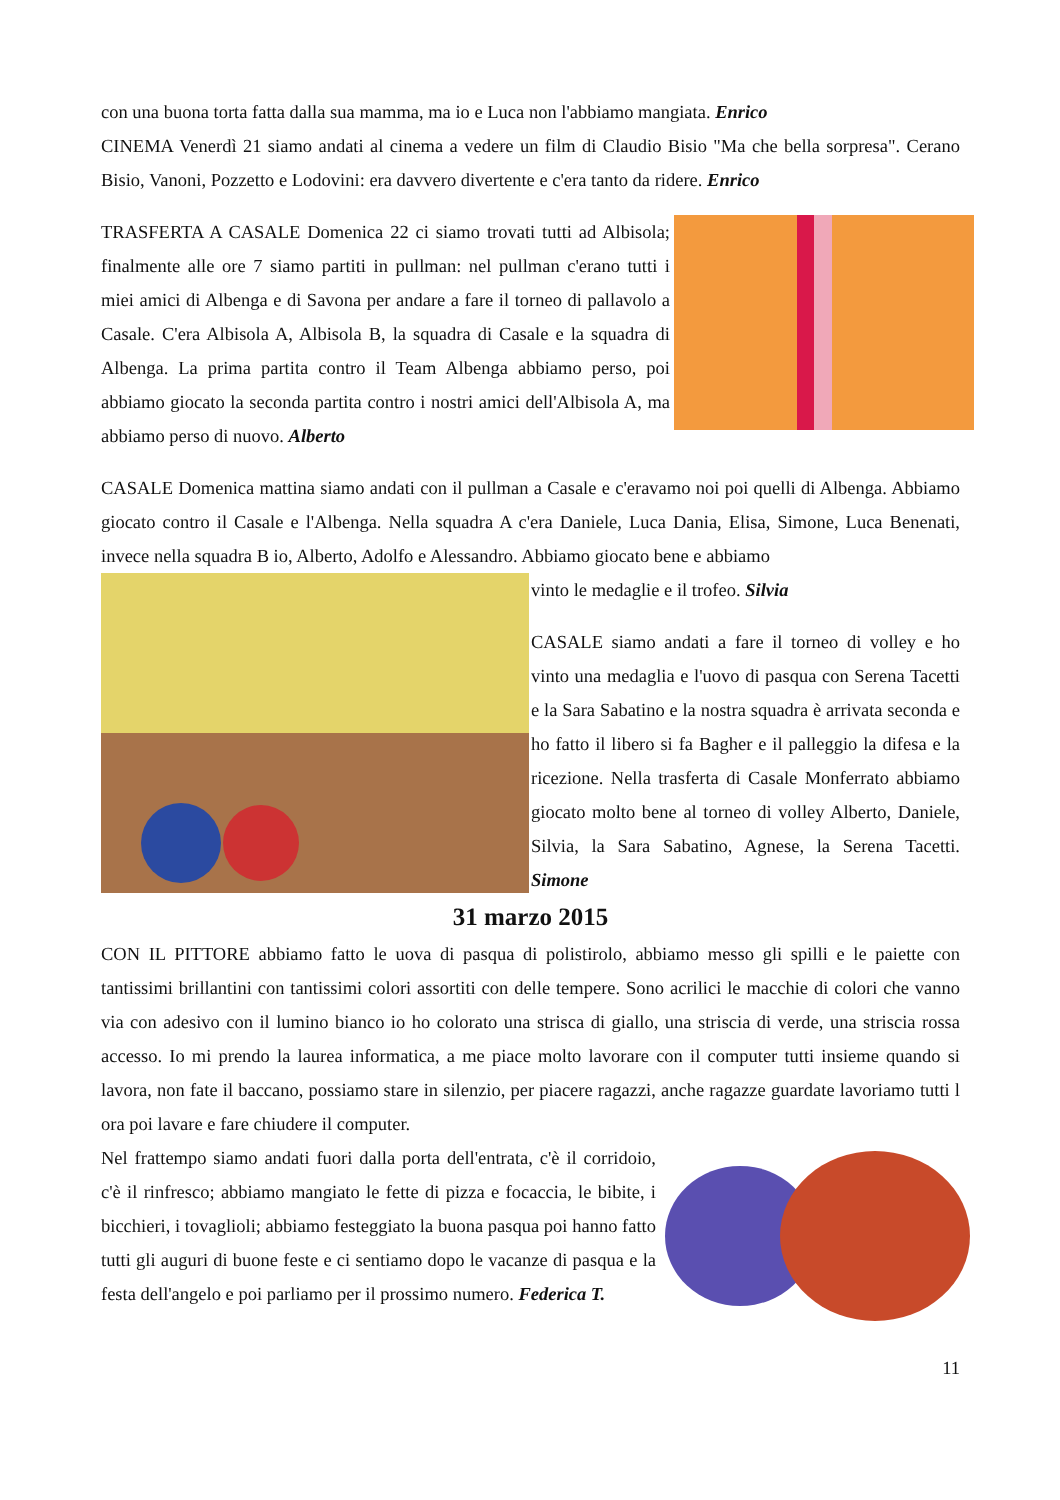con una buona torta fatta dalla sua mamma, ma io e Luca non l'abbiamo mangiata. Enrico
CINEMA Venerdì 21 siamo andati al cinema a vedere un film di Claudio Bisio "Ma che bella sorpresa". Cerano Bisio, Vanoni, Pozzetto e Lodovini: era davvero divertente e c'era tanto da ridere. Enrico
TRASFERTA A CASALE Domenica 22 ci siamo trovati tutti ad Albisola; finalmente alle ore 7 siamo partiti in pullman: nel pullman c'erano tutti i miei amici di Albenga e di Savona per andare a fare il torneo di pallavolo a Casale. C'era Albisola A, Albisola B, la squadra di Casale e la squadra di Albenga. La prima partita contro il Team Albenga abbiamo perso, poi abbiamo giocato la seconda partita contro i nostri amici dell'Albisola A, ma abbiamo perso di nuovo. Alberto
CASALE Domenica mattina siamo andati con il pullman a Casale e c'eravamo noi poi quelli di Albenga. Abbiamo giocato contro il Casale e l'Albenga. Nella squadra A c'era Daniele, Luca Dania, Elisa, Simone, Luca Benenati, invece nella squadra B io, Alberto, Adolfo e Alessandro. Abbiamo giocato bene e abbiamo
vinto le medaglie e il trofeo. Silvia
CASALE siamo andati a fare il torneo di volley e ho vinto una medaglia e l'uovo di pasqua con Serena Tacetti e la Sara Sabatino e la nostra squadra è arrivata seconda e ho fatto il libero si fa Bagher e il palleggio la difesa e la ricezione. Nella trasferta di Casale Monferrato abbiamo giocato molto bene al torneo di volley Alberto, Daniele, Silvia, la Sara Sabatino, Agnese, la Serena Tacetti. Simone
31 marzo 2015
CON IL PITTORE abbiamo fatto le uova di pasqua di polistirolo, abbiamo messo gli spilli e le paiette con tantissimi brillantini con tantissimi colori assortiti con delle tempere. Sono acrilici le macchie di colori che vanno via con adesivo con il lumino bianco io ho colorato una strisca di giallo, una striscia di verde, una striscia rossa accesso. Io mi prendo la laurea informatica, a me piace molto lavorare con il computer tutti insieme quando si lavora, non fate il baccano, possiamo stare in silenzio, per piacere ragazzi, anche ragazze guardate lavoriamo tutti l ora poi lavare e fare chiudere il computer.
Nel frattempo siamo andati fuori dalla porta dell'entrata, c'è il corridoio, c'è il rinfresco; abbiamo mangiato le fette di pizza e focaccia, le bibite, i bicchieri, i tovaglioli; abbiamo festeggiato la buona pasqua poi hanno fatto tutti gli auguri di buone feste e ci sentiamo dopo le vacanze di pasqua e la festa dell'angelo e poi parliamo per il prossimo numero. Federica T.
11